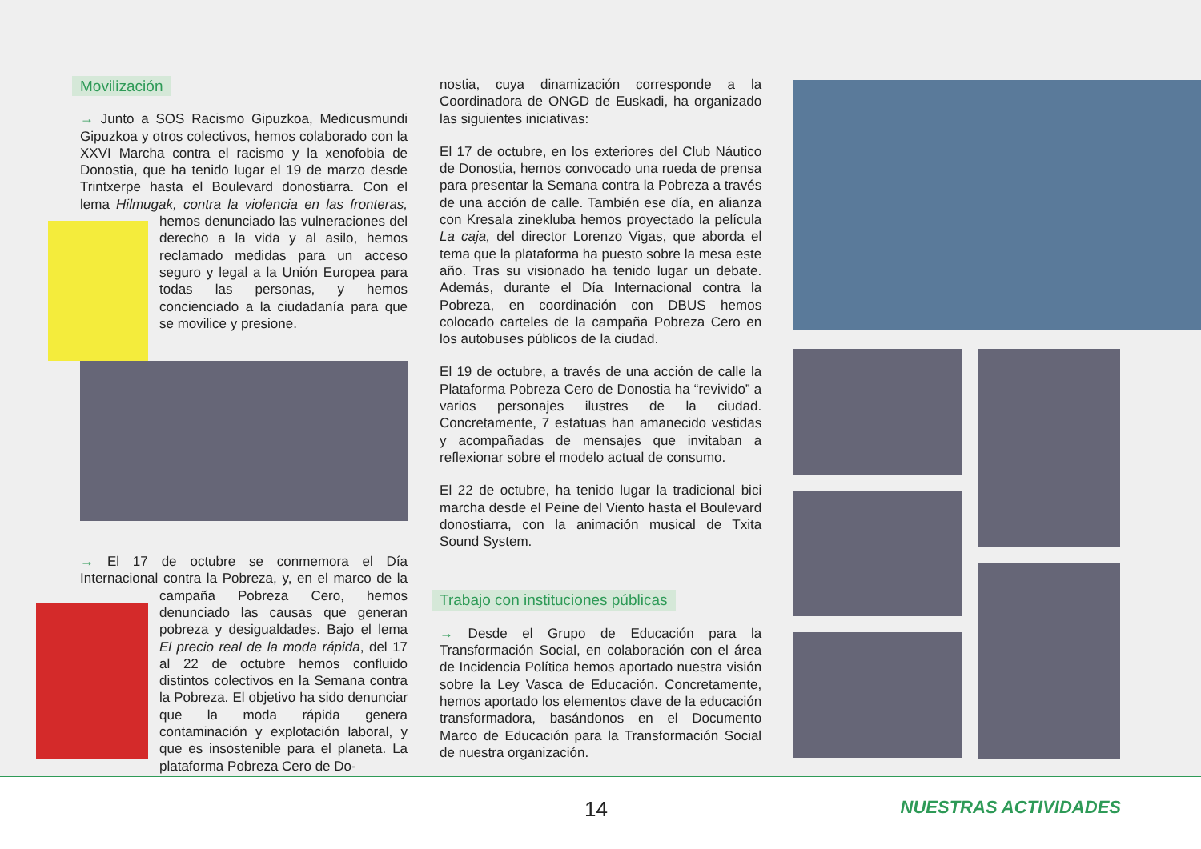Movilización
→ Junto a SOS Racismo Gipuzkoa, Medicusmundi Gipuzkoa y otros colectivos, hemos colaborado con la XXVI Marcha contra el racismo y la xenofobia de Donostia, que ha tenido lugar el 19 de marzo desde Trintxerpe hasta el Boulevard donostiarra. Con el lema Hilmugak, contra la violencia en las fronteras, hemos denunciado las vulneraciones del derecho a la vida y al asilo, hemos reclamado medidas para un acceso seguro y legal a la Unión Europea para todas las personas, y hemos concienciado a la ciudadanía para que se movilice y presione.
→ El 17 de octubre se conmemora el Día Internacional contra la Pobreza, y, en el marco de la campaña Pobreza Cero, hemos denunciado las causas que generan pobreza y desigualdades. Bajo el lema El precio real de la moda rápida, del 17 al 22 de octubre hemos confluido distintos colectivos en la Semana contra la Pobreza. El objetivo ha sido denunciar que la moda rápida genera contaminación y explotación laboral, y que es insostenible para el planeta. La plataforma Pobreza Cero de Do-
nostia, cuya dinamización corresponde a la Coordinadora de ONGD de Euskadi, ha organizado las siguientes iniciativas:
El 17 de octubre, en los exteriores del Club Náutico de Donostia, hemos convocado una rueda de prensa para presentar la Semana contra la Pobreza a través de una acción de calle. También ese día, en alianza con Kresala zinekluba hemos proyectado la película La caja, del director Lorenzo Vigas, que aborda el tema que la plataforma ha puesto sobre la mesa este año. Tras su visionado ha tenido lugar un debate. Además, durante el Día Internacional contra la Pobreza, en coordinación con DBUS hemos colocado carteles de la campaña Pobreza Cero en los autobuses públicos de la ciudad.
El 19 de octubre, a través de una acción de calle la Plataforma Pobreza Cero de Donostia ha “revivido” a varios personajes ilustres de la ciudad. Concretamente, 7 estatuas han amanecido vestidas y acompañadas de mensajes que invitaban a reflexionar sobre el modelo actual de consumo.
El 22 de octubre, ha tenido lugar la tradicional bici marcha desde el Peine del Viento hasta el Boulevard donostiarra, con la animación musical de Txita Sound System.
Trabajo con instituciones públicas
→ Desde el Grupo de Educación para la Transformación Social, en colaboración con el área de Incidencia Política hemos aportado nuestra visión sobre la Ley Vasca de Educación. Concretamente, hemos aportado los elementos clave de la educación transformadora, basándonos en el Documento Marco de Educación para la Transformación Social de nuestra organización.
14 NUESTRAS ACTIVIDADES